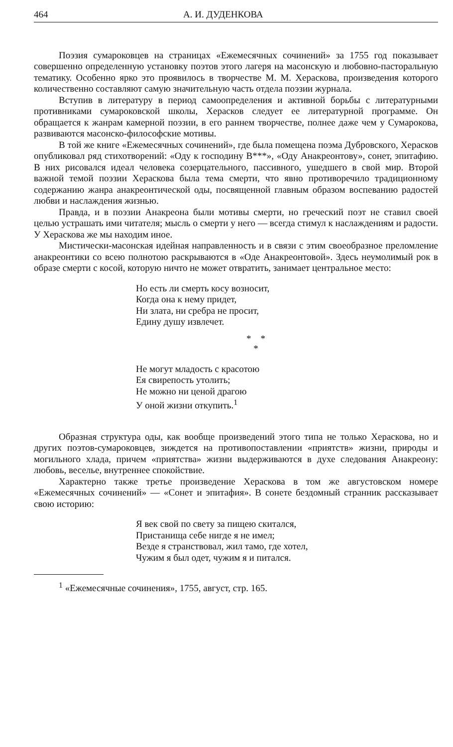464 А. И. ДУДЕНКОВА
Поэзия сумароковцев на страницах «Ежемесячных сочинений» за 1755 год показывает совершенно определенную установку поэтов этого лагеря на масонскую и любовно-пасторальную тематику. Особенно ярко это проявилось в творчестве М. М. Хераскова, произведения которого количественно составляют самую значительную часть отдела поэзии журнала.
Вступив в литературу в период самоопределения и активной борьбы с литературными противниками сумароковской школы, Херасков следует ее литературной программе. Он обращается к жанрам камерной поэзии, в его раннем творчестве, полнее даже чем у Сумарокова, развиваются масонско-философские мотивы.
В той же книге «Ежемесячных сочинений», где была помещена поэма Дубровского, Херасков опубликовал ряд стихотворений: «Оду к господину В***», «Оду Анакреонтову», сонет, эпитафию. В них рисовался идеал человека созерцательного, пассивного, ушедшего в свой мир. Второй важной темой поэзии Хераскова была тема смерти, что явно противоречило традиционному содержанию жанра анакреонтической оды, посвященной главным образом воспеванию радостей любви и наслаждения жизнью.
Правда, и в поэзии Анакреона были мотивы смерти, но греческий поэт не ставил своей целью устрашать ими читателя; мысль о смерти у него — всегда стимул к наслаждениям и радости. У Хераскова же мы находим иное.
Мистически-масонская идейная направленность и в связи с этим своеобразное преломление анакреонтики со всею полнотою раскрываются в «Оде Анакреонтовой». Здесь неумолимый рок в образе смерти с косой, которую ничто не может отвратить, занимает центральное место:
Но есть ли смерть косу возносит,
Когда она к нему придет,
Ни злата, ни сребра не просит,
Едину душу извлечет.
* *
*
Не могут младость с красотою
Ея свирепость утолить;
Не можно ни ценой драгою
У оной жизни откупить.<sup>1</sup>
Образная структура оды, как вообще произведений этого типа не только Хераскова, но и других поэтов-сумароковцев, зиждется на противопоставлении «приятств» жизни, природы и могильного хлада, причем «приятства» жизни выдерживаются в духе следования Анакреону: любовь, веселье, внутреннее спокойствие.
Характерно также третье произведение Хераскова в том же августовском номере «Ежемесячных сочинений» — «Сонет и эпитафия». В сонете бездомный странник рассказывает свою историю:
Я век свой по свету за пищею скитался,
Пристанища себе нигде я не имел;
Везде я странствовал, жил тамо, где хотел,
Чужим я был одет, чужим я и питался.
<sup>1</sup> «Ежемесячные сочинения», 1755, август, стр. 165.